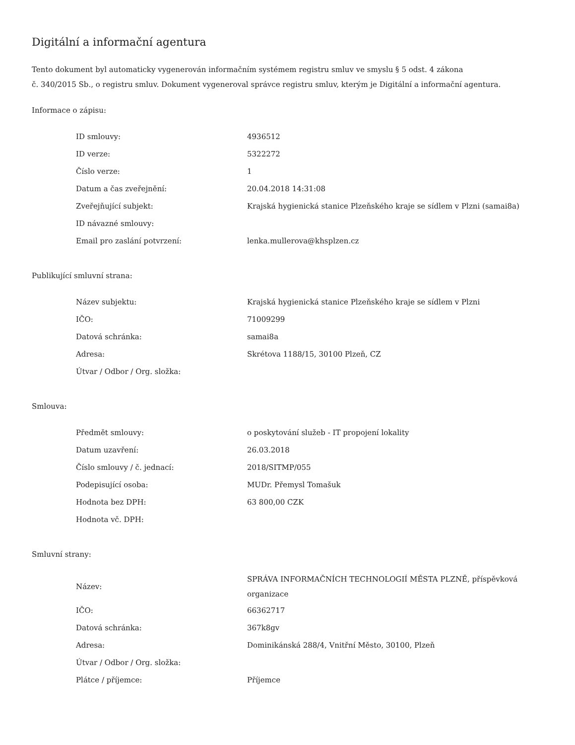Digitální a informační agentura
Tento dokument byl automaticky vygenerován informačním systémem registru smluv ve smyslu § 5 odst. 4 zákona
č. 340/2015 Sb., o registru smluv. Dokument vygeneroval správce registru smluv, kterým je Digitální a informační agentura.
Informace o zápisu:
| ID smlouvy: | 4936512 |
| ID verze: | 5322272 |
| Číslo verze: | 1 |
| Datum a čas zveřejnění: | 20.04.2018 14:31:08 |
| Zveřejňující subjekt: | Krajská hygienická stanice Plzeňského kraje se sídlem v Plzni (samai8a) |
| ID návazné smlouvy: | |
| Email pro zaslání potvrzení: | lenka.mullerova@khsplzen.cz |
Publikující smluvní strana:
| Název subjektu: | Krajská hygienická stanice Plzeňského kraje se sídlem v Plzni |
| IČO: | 71009299 |
| Datová schránka: | samai8a |
| Adresa: | Skrétova 1188/15, 30100 Plzeň, CZ |
| Útvar / Odbor / Org. složka: | |
Smlouva:
| Předmět smlouvy: | o poskytování služeb - IT propojení lokality |
| Datum uzavření: | 26.03.2018 |
| Číslo smlouvy / č. jednací: | 2018/SITMP/055 |
| Podepisující osoba: | MUDr. Přemysl Tomašuk |
| Hodnota bez DPH: | 63 800,00 CZK |
| Hodnota vč. DPH: | |
Smluvní strany:
| Název: | SPRÁVA INFORMAČNÍCH TECHNOLOGIÍ MĚSTA PLZNĚ, příspěvková organizace |
| IČO: | 66362717 |
| Datová schránka: | 367k8gv |
| Adresa: | Dominikánská 288/4, Vnitřní Město, 30100, Plzeň |
| Útvar / Odbor / Org. složka: | |
| Plátce / příjemce: | Příjemce |